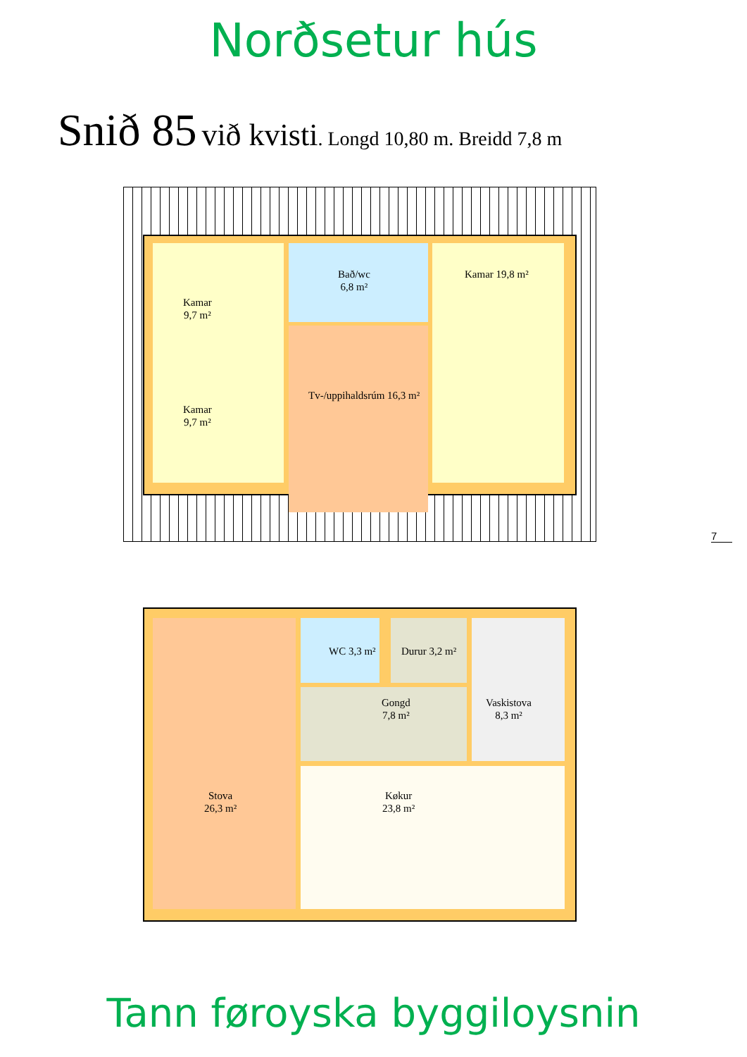Norðsetur hús
Snið 85 við kvisti. Longd 10,80 m. Breidd 7,8 m
Kamar
9,7 m²
Kamar
9,7 m²
Bað/wc
6,8 m²
Kamar 19,8 m²
Tv-/uppihaldsrúm 16,3 m²
7
WC 3,3 m² Durur 3,2 m²
Gongd
7,8 m²
Vaskistova
8,3 m²
Stova
26,3 m²
Køkur
23,8 m²
Tann føroyska byggiloysnin